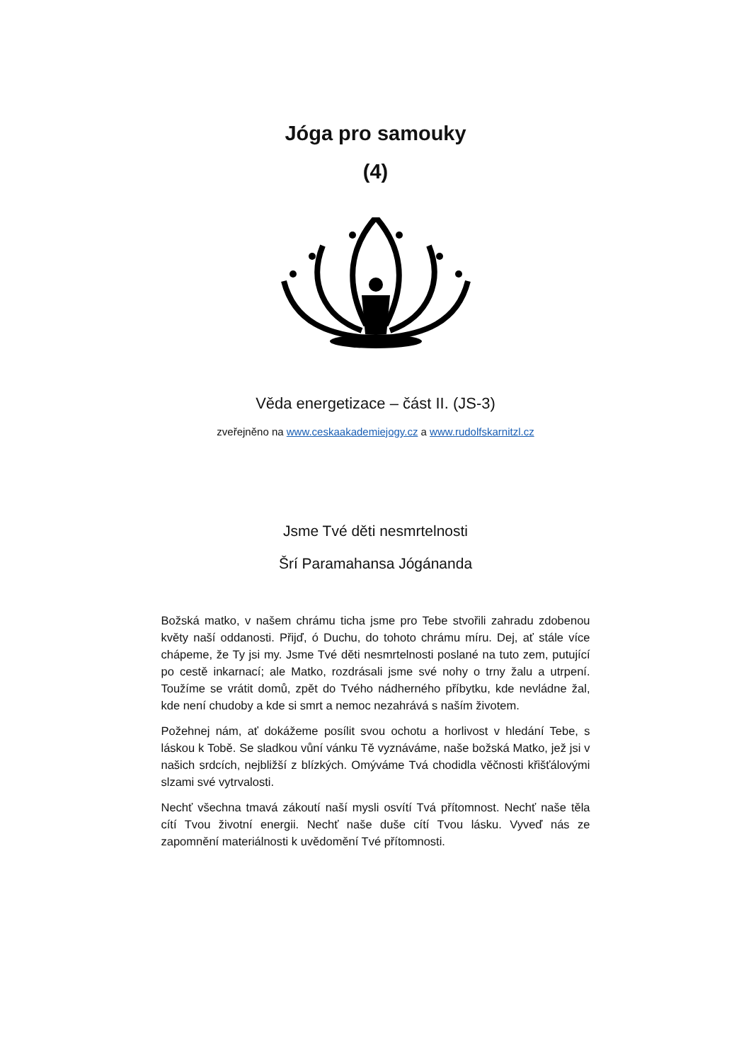Jóga pro samouky
(4)
Věda energetizace – část II. (JS-3)
zveřejněno na www.ceskaakademiejogy.cz a www.rudolfskarnitzl.cz
Jsme Tvé děti nesmrtelnosti
Šrí Paramahansa Jógánanda
Božská matko, v našem chrámu ticha jsme pro Tebe stvořili zahradu zdobenou květy naší oddanosti. Přijď, ó Duchu, do tohoto chrámu míru. Dej, ať stále více chápeme, že Ty jsi my. Jsme Tvé děti nesmrtelnosti poslané na tuto zem, putující po cestě inkarnací; ale Matko, rozdrásali jsme své nohy o trny žalu a utrpení. Toužíme se vrátit domů, zpět do Tvého nádherného příbytku, kde nevládne žal, kde není chudoby a kde si smrt a nemoc nezahrává s naším životem.
Požehnej nám, ať dokážeme posílit svou ochotu a horlivost v hledání Tebe, s láskou k Tobě. Se sladkou vůní vánku Tě vyznáváme, naše božská Matko, jež jsi v našich srdcích, nejbližší z blízkých. Omýváme Tvá chodidla věčnosti křišťálovými slzami své vytrvalosti.
Nechť všechna tmavá zákoutí naší mysli osvítí Tvá přítomnost. Nechť naše těla cítí Tvou životní energii. Nechť naše duše cítí Tvou lásku. Vyveď nás ze zapomnění materiálnosti k uvědomění Tvé přítomnosti.